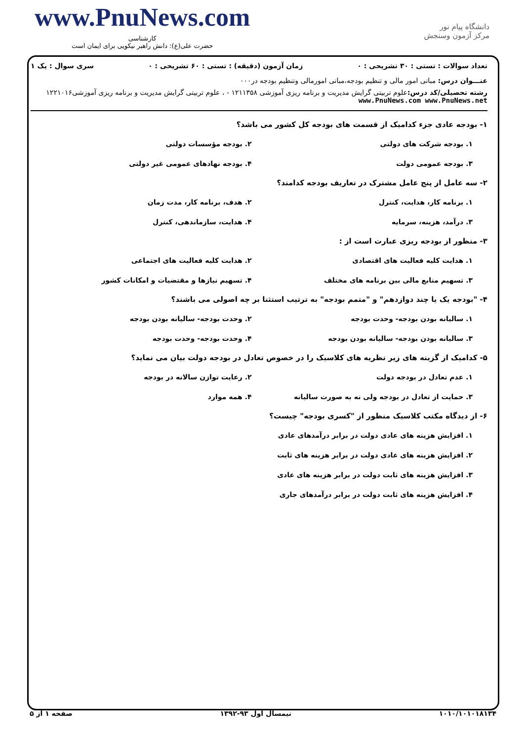www.PnuNews.com
کارشناسی
حضرت علی(ع): دانش راهبر نیکویی برای ایمان است
دانشگاه پیام نور
مرکز آزمون وسنجش
تعداد سوالات : تستی : ۳۰ تشریحی : ۰ زمان آزمون (دقیقه) : تستی : ۶۰ تشریحی : ۰ سری سوال : یک ۱
عنـــوان درس: مبانی امور مالی و تنظیم بودجه،مبانی امورمالی وتنظیم بودجه در۰۰۰
رشته تحصیلی/کد درس: علوم تربیتی گرایش مدیریت و برنامه ریزی آموزشی ۱۲۱۱۳۵۸ - ، علوم تربیتی گرایش مدیریت و برنامه ریزی آموزشی۱۲۲۱۰۱۶ www.PnuNews.com www.PnuNews.net
۱- بودجه عادی جزء کدامیک از قسمت های بودجه کل کشور می باشد؟
۱. بودجه شرکت های دولتی
۲. بودجه مؤسسات دولتی
۳. بودجه عمومی دولت
۴. بودجه نهادهای عمومی غیر دولتی
۲- سه عامل از پنج عامل مشترک در تعاریف بودجه کدامند؟
۱. برنامه کار، هدایت، کنترل
۲. هدف، برنامه کار، مدت زمان
۳. درآمد، هزینه، سرمایه
۴. هدایت، سازماندهی، کنترل
۳- منظور از بودجه ریزی عبارت است از :
۱. هدایت کلیه فعالیت های اقتصادی
۲. هدایت کلیه فعالیت های اجتماعی
۳. تسهیم منابع مالی بین برنامه های مختلف
۴. تسهیم نیازها و مقتضیات و امکانات کشور
۴- "بودجه یک یا چند دوازدهم" و "متمم بودجه" به ترتیب استثنا بر چه اصولی می باشند؟
۱. سالیانه بودن بودجه- وحدت بودجه
۲. وحدت بودجه- سالیانه بودن بودجه
۳. سالیانه بودن بودجه- سالیانه بودن بودجه
۴. وحدت بودجه- وحدت بودجه
۵- کدامیک از گزینه های زیر نظریه های کلاسیک را در خصوص تعادل در بودجه دولت بیان می نماید؟
۱. عدم تعادل در بودجه دولت
۲. رعایت توازن سالانه در بودجه
۳. حمایت از تعادل در بودجه ولی نه به صورت سالیانه
۴. همه موارد
۶- از دیدگاه مکتب کلاسیک منظور از "کسری بودجه" چیست؟
۱. افزایش هزینه های عادی دولت در برابر درآمدهای عادی
۲. افزایش هزینه های عادی دولت در برابر هزینه های ثابت
۳. افزایش هزینه های ثابت دولت در برابر هزینه های عادی
۴. افزایش هزینه های ثابت دولت در برابر درآمدهای جاری
۱۰۱۰/۱۰۱۰۱۸۱۳۴ نیمسال اول ۹۳-۱۳۹۲ صفحه ۱ از ۵